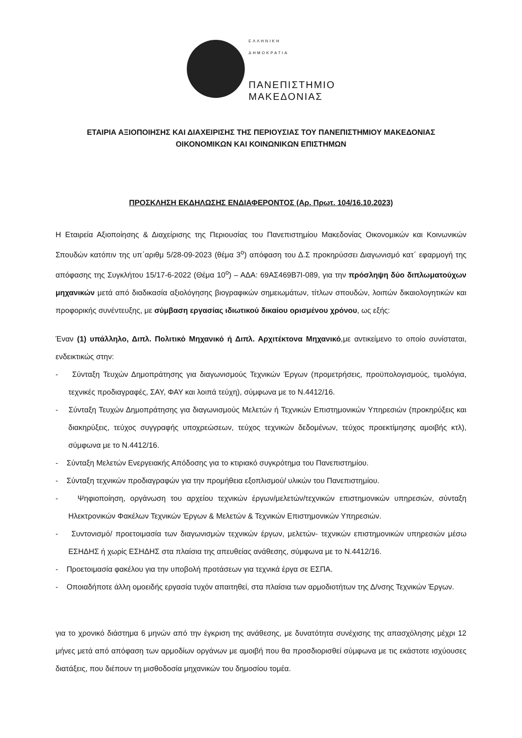ΕΛΛΗΝΙΚΗ
ΔΗΜΟΚΡΑΤΙΑ
ΠΑΝΕΠΙΣΤΗΜΙΟ
ΜΑΚΕΔΟΝΙΑΣ
ΕΤΑΙΡΙΑ ΑΞΙΟΠΟΙΗΣΗΣ ΚΑΙ ΔΙΑΧΕΙΡΙΣΗΣ ΤΗΣ ΠΕΡΙΟΥΣΙΑΣ ΤΟΥ ΠΑΝΕΠΙΣΤΗΜΙΟΥ ΜΑΚΕΔΟΝΙΑΣ
ΟΙΚΟΝΟΜΙΚΩΝ ΚΑΙ ΚΟΙΝΩΝΙΚΩΝ ΕΠΙΣΤΗΜΩΝ
ΠΡΟΣΚΛΗΣΗ ΕΚΔΗΛΩΣΗΣ ΕΝΔΙΑΦΕΡΟΝΤΟΣ (Αρ. Πρωτ. 104/16.10.2023)
Η Εταιρεία Αξιοποίησης & Διαχείρισης της Περιουσίας του Πανεπιστημίου Μακεδονίας Οικονομικών και Κοινωνικών Σπουδών κατόπιν της υπ΄αριθμ 5/28-09-2023 (θέμα 3<sup>ο</sup>) απόφαση του Δ.Σ προκηρύσσει Διαγωνισμό κατ΄ εφαρμογή της απόφασης της Συγκλήτου 15/17-6-2022 (Θέμα 10<sup>ο</sup>) – ΑΔΑ: 69ΑΣ469Β7Ι-089, για την πρόσληψη δύο διπλωματούχων μηχανικών μετά από διαδικασία αξιολόγησης βιογραφικών σημειωμάτων, τίτλων σπουδών, λοιπών δικαιολογητικών και προφορικής συνέντευξης, με σύμβαση εργασίας ιδιωτικού δικαίου ορισμένου χρόνου, ως εξής:
Έναν (1) υπάλληλο, Διπλ. Πολιτικό Μηχανικό ή Διπλ. Αρχιτέκτονα Μηχανικό,με αντικείμενο το οποίο συνίσταται, ενδεικτικώς στην:
- Σύνταξη Τευχών Δημοπράτησης για διαγωνισμούς Τεχνικών Έργων (προμετρήσεις, προϋπολογισμούς, τιμολόγια, τεχνικές προδιαγραφές, ΣΑΥ, ΦΑΥ και λοιπά τεύχη), σύμφωνα με το Ν.4412/16.
- Σύνταξη Τευχών Δημοπράτησης για διαγωνισμούς Μελετών ή Τεχνικών Επιστημονικών Υπηρεσιών (προκηρύξεις και διακηρύξεις, τεύχος συγγραφής υποχρεώσεων, τεύχος τεχνικών δεδομένων, τεύχος προεκτίμησης αμοιβής κτλ), σύμφωνα με το Ν.4412/16.
- Σύνταξη Μελετών Ενεργειακής Απόδοσης για το κτιριακό συγκρότημα του Πανεπιστημίου.
- Σύνταξη τεχνικών προδιαγραφών για την προμήθεια εξοπλισμού/ υλικών του Πανεπιστημίου.
- Ψηφιοποίηση, οργάνωση του αρχείου τεχνικών έργων/μελετών/τεχνικών επιστημονικών υπηρεσιών, σύνταξη Ηλεκτρονικών Φακέλων Τεχνικών Έργων & Μελετών & Τεχνικών Επιστημονικών Υπηρεσιών.
- Συντονισμό/ προετοιμασία των διαγωνισμών τεχνικών έργων, μελετών- τεχνικών επιστημονικών υπηρεσιών μέσω ΕΣΗΔΗΣ ή χωρίς ΕΣΗΔΗΣ στα πλαίσια της απευθείας ανάθεσης, σύμφωνα με το Ν.4412/16.
- Προετοιμασία φακέλου για την υποβολή προτάσεων για τεχνικά έργα σε ΕΣΠΑ.
- Οποιαδήποτε άλλη ομοειδής εργασία τυχόν απαιτηθεί, στα πλαίσια των αρμοδιοτήτων της Δ/νσης Τεχνικών Έργων.
για το χρονικό διάστημα 6 μηνών από την έγκριση της ανάθεσης, με δυνατότητα συνέχισης της απασχόλησης μέχρι 12 μήνες μετά από απόφαση των αρμοδίων οργάνων με αμοιβή που θα προσδιορισθεί σύμφωνα με τις εκάστοτε ισχύουσες διατάξεις, που διέπουν τη μισθοδοσία μηχανικών του δημοσίου τομέα.